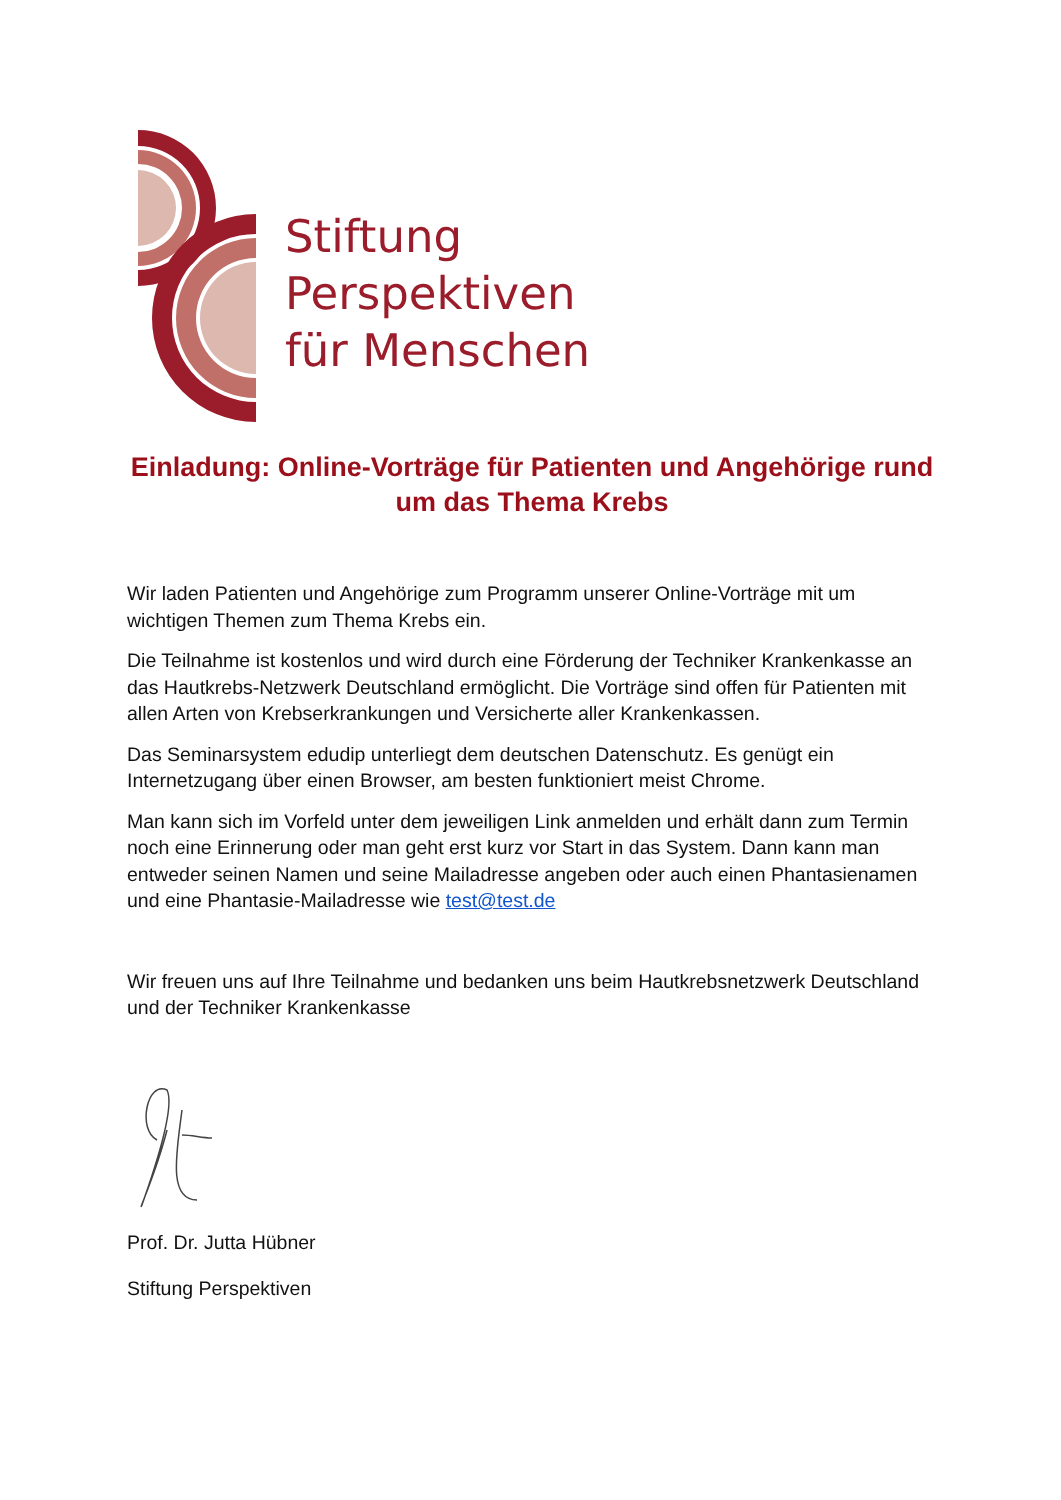Stiftung
Perspektiven
für Menschen
Einladung: Online-Vorträge für Patienten und Angehörige rund um das Thema Krebs
Wir laden Patienten und Angehörige zum Programm unserer Online-Vorträge mit um wichtigen Themen zum Thema Krebs ein.
Die Teilnahme ist kostenlos und wird durch eine Förderung der Techniker Krankenkasse an das Hautkrebs-Netzwerk Deutschland ermöglicht. Die Vorträge sind offen für Patienten mit allen Arten von Krebserkrankungen und Versicherte aller Krankenkassen.
Das Seminarsystem edudip unterliegt dem deutschen Datenschutz. Es genügt ein Internetzugang über einen Browser, am besten funktioniert meist Chrome.
Man kann sich im Vorfeld unter dem jeweiligen Link anmelden und erhält dann zum Termin noch eine Erinnerung oder man geht erst kurz vor Start in das System. Dann kann man entweder seinen Namen und seine Mailadresse angeben oder auch einen Phantasienamen und eine Phantasie-Mailadresse wie test@test.de
Wir freuen uns auf Ihre Teilnahme und bedanken uns beim Hautkrebsnetzwerk Deutschland und der Techniker Krankenkasse
Prof. Dr. Jutta Hübner
Stiftung Perspektiven